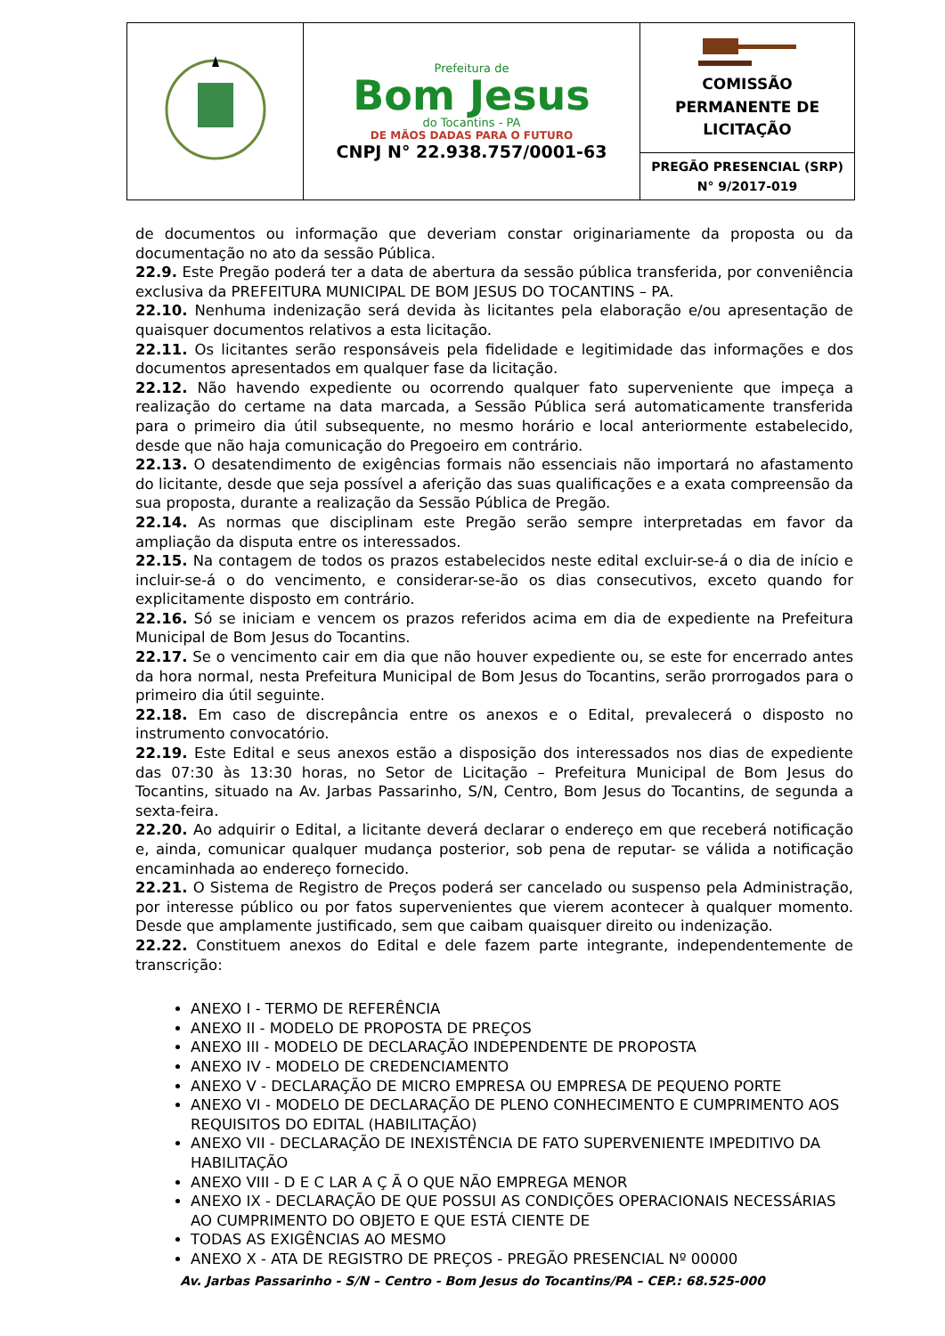| | Prefeitura de Bom Jesus do Tocantins - PA DE MÃOS DADAS PARA O FUTURO CNPJ N° 22.938.757/0001-63 | COMISSÃO PERMANENTE DE LICITAÇÃO |
| | | PREGÃO PRESENCIAL (SRP) N° 9/2017-019 |
de documentos ou informação que deveriam constar originariamente da proposta ou da documentação no ato da sessão Pública.
22.9. Este Pregão poderá ter a data de abertura da sessão pública transferida, por conveniência exclusiva da PREFEITURA MUNICIPAL DE BOM JESUS DO TOCANTINS – PA.
22.10. Nenhuma indenização será devida às licitantes pela elaboração e/ou apresentação de quaisquer documentos relativos a esta licitação.
22.11. Os licitantes serão responsáveis pela fidelidade e legitimidade das informações e dos documentos apresentados em qualquer fase da licitação.
22.12. Não havendo expediente ou ocorrendo qualquer fato superveniente que impeça a realização do certame na data marcada, a Sessão Pública será automaticamente transferida para o primeiro dia útil subsequente, no mesmo horário e local anteriormente estabelecido, desde que não haja comunicação do Pregoeiro em contrário.
22.13. O desatendimento de exigências formais não essenciais não importará no afastamento do licitante, desde que seja possível a aferição das suas qualificações e a exata compreensão da sua proposta, durante a realização da Sessão Pública de Pregão.
22.14. As normas que disciplinam este Pregão serão sempre interpretadas em favor da ampliação da disputa entre os interessados.
22.15. Na contagem de todos os prazos estabelecidos neste edital excluir-se-á o dia de início e incluir-se-á o do vencimento, e considerar-se-ão os dias consecutivos, exceto quando for explicitamente disposto em contrário.
22.16. Só se iniciam e vencem os prazos referidos acima em dia de expediente na Prefeitura Municipal de Bom Jesus do Tocantins.
22.17. Se o vencimento cair em dia que não houver expediente ou, se este for encerrado antes da hora normal, nesta Prefeitura Municipal de Bom Jesus do Tocantins, serão prorrogados para o primeiro dia útil seguinte.
22.18. Em caso de discrepância entre os anexos e o Edital, prevalecerá o disposto no instrumento convocatório.
22.19. Este Edital e seus anexos estão a disposição dos interessados nos dias de expediente das 07:30 às 13:30 horas, no Setor de Licitação – Prefeitura Municipal de Bom Jesus do Tocantins, situado na Av. Jarbas Passarinho, S/N, Centro, Bom Jesus do Tocantins, de segunda a sexta-feira.
22.20. Ao adquirir o Edital, a licitante deverá declarar o endereço em que receberá notificação e, ainda, comunicar qualquer mudança posterior, sob pena de reputar- se válida a notificação encaminhada ao endereço fornecido.
22.21. O Sistema de Registro de Preços poderá ser cancelado ou suspenso pela Administração, por interesse público ou por fatos supervenientes que vierem acontecer à qualquer momento. Desde que amplamente justificado, sem que caibam quaisquer direito ou indenização.
22.22. Constituem anexos do Edital e dele fazem parte integrante, independentemente de transcrição:
ANEXO I - TERMO DE REFERÊNCIA
ANEXO II - MODELO DE PROPOSTA DE PREÇOS
ANEXO III - MODELO DE DECLARAÇÃO INDEPENDENTE DE PROPOSTA
ANEXO IV - MODELO DE CREDENCIAMENTO
ANEXO V - DECLARAÇÃO DE MICRO EMPRESA OU EMPRESA DE PEQUENO PORTE
ANEXO VI - MODELO DE DECLARAÇÃO DE PLENO CONHECIMENTO E CUMPRIMENTO AOS REQUISITOS DO EDITAL (HABILITAÇÃO)
ANEXO VII - DECLARAÇÃO DE INEXISTÊNCIA DE FATO SUPERVENIENTE IMPEDITIVO DA HABILITAÇÃO
ANEXO VIII - D E C LAR A Ç Ã O QUE NÃO EMPREGA MENOR
ANEXO IX - DECLARAÇÃO DE QUE POSSUI AS CONDIÇÕES OPERACIONAIS NECESSÁRIAS AO CUMPRIMENTO DO OBJETO E QUE ESTÁ CIENTE DE
TODAS AS EXIGÊNCIAS AO MESMO
ANEXO X - ATA DE REGISTRO DE PREÇOS - PREGÃO PRESENCIAL Nº 00000
Av. Jarbas Passarinho - S/N – Centro - Bom Jesus do Tocantins/PA – CEP.: 68.525-000